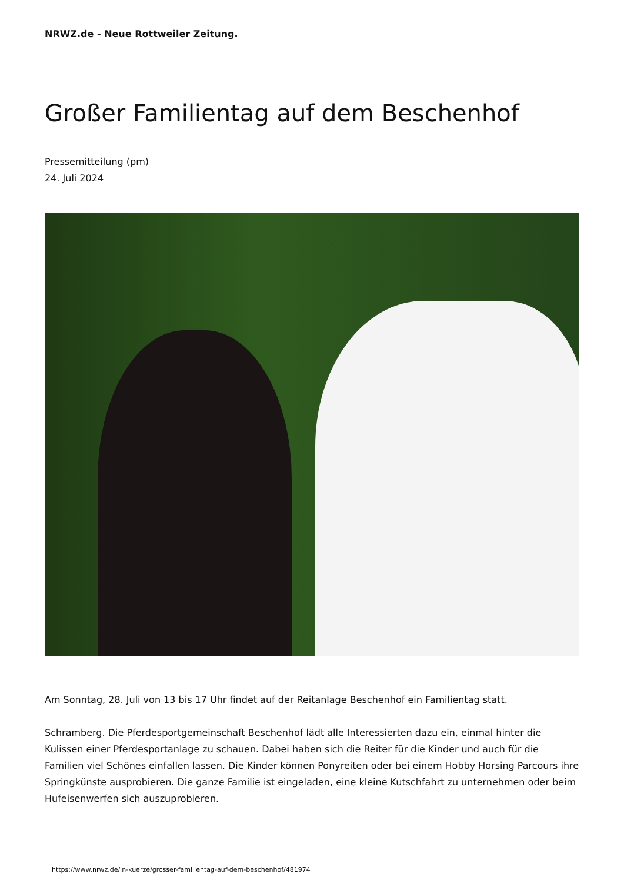NRWZ.de - Neue Rottweiler Zeitung.
Großer Familientag auf dem Beschenhof
Pressemitteilung (pm)
24. Juli 2024
Am Sonntag, 28. Juli von 13 bis 17 Uhr findet auf der Reitanlage Beschenhof ein Familientag statt.
Schramberg. Die Pferdesportgemeinschaft Beschenhof lädt alle Interessierten dazu ein, einmal hinter die Kulissen einer Pferdesportanlage zu schauen. Dabei haben sich die Reiter für die Kinder und auch für die Familien viel Schönes einfallen lassen. Die Kinder können Ponyreiten oder bei einem Hobby Horsing Parcours ihre Springkünste ausprobieren. Die ganze Familie ist eingeladen, eine kleine Kutschfahrt zu unternehmen oder beim Hufeisenwerfen sich auszuprobieren.
https://www.nrwz.de/in-kuerze/grosser-familientag-auf-dem-beschenhof/481974